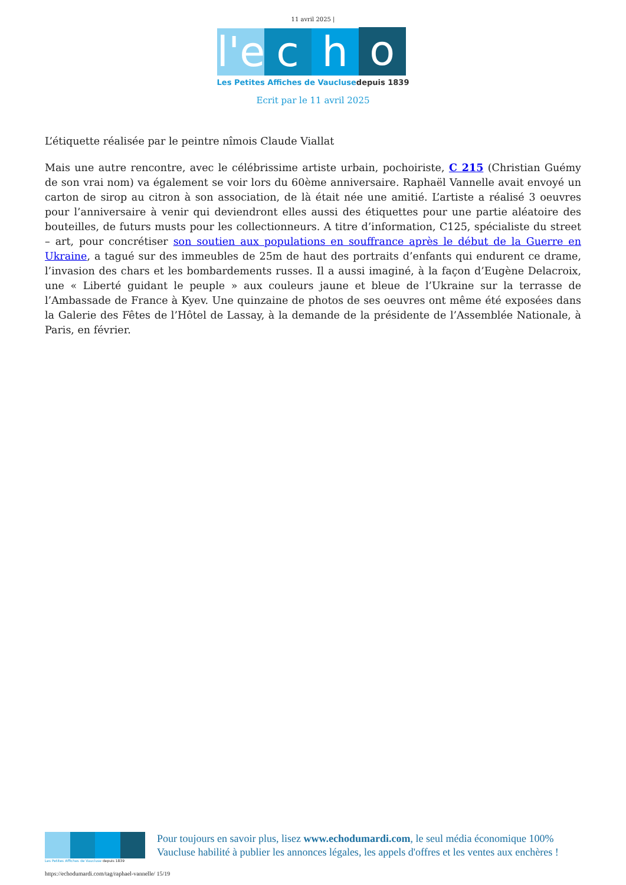11 avril 2025 |
l'e
c
h
o
Les Petites Affiches de Vaucluse depuis 1839
Ecrit par le 11 avril 2025
L’étiquette réalisée par le peintre nîmois Claude Viallat
Mais une autre rencontre, avec le célébrissime artiste urbain, pochoiriste, C 215 (Christian Guémy de son vrai nom) va également se voir lors du 60ème anniversaire. Raphaël Vannelle avait envoyé un carton de sirop au citron à son association, de là était née une amitié. L’artiste a réalisé 3 oeuvres pour l’anniversaire à venir qui deviendront elles aussi des étiquettes pour une partie aléatoire des bouteilles, de futurs musts pour les collectionneurs. A titre d’information, C125, spécialiste du street – art, pour concrétiser son soutien aux populations en souffrance après le début de la Guerre en Ukraine, a tagué sur des immeubles de 25m de haut des portraits d’enfants qui endurent ce drame, l’invasion des chars et les bombardements russes. Il a aussi imaginé, à la façon d’Eugène Delacroix, une « Liberté guidant le peuple » aux couleurs jaune et bleue de l’Ukraine sur la terrasse de l’Ambassade de France à Kyev. Une quinzaine de photos de ses oeuvres ont même été exposées dans la Galerie des Fêtes de l’Hôtel de Lassay, à la demande de la présidente de l’Assemblée Nationale, à Paris, en février.
Les Petites Affiches de Vaucluse depuis 1839
Pour toujours en savoir plus, lisez www.echodumardi.com, le seul média économique 100% Vaucluse habilité à publier les annonces légales, les appels d'offres et les ventes aux enchères !
https://echodumardi.com/tag/raphael-vannelle/ 15/19